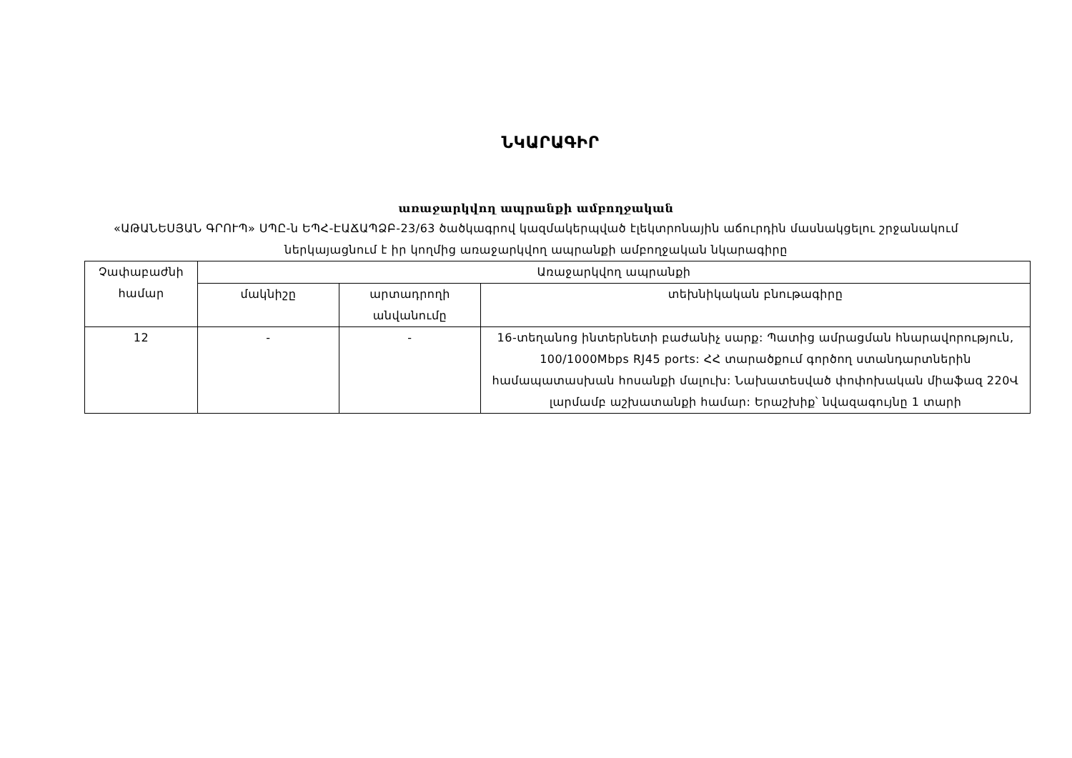ՆԿԱՐԱԳԻՐ
առաջարկվող ապրանքի ամբողջական
«ԱԹԱՆԵՍՅԱՆ ԳՐՈՒՊ» ՍՊԸ-ն ԵՊՀ-ԷԱՃԱՊՁԲ-23/63 ծածկագրով կազմակերպված էլեկտրոնային աճուրդին մասնակցելու շրջանակում ներկայացնում է իր կողմից առաջարկվող ապրանքի ամբողջական նկարագիրը
| Չափաբաժնի համար | Առաջարկվող ապրանքի | | |
| --- | --- | --- | --- |
| | մակնիշը | արտադրողի անվանումը | տեխնիկական բնութագիրը |
| 12 | - | - | 16-տեղանոց ինտերնետի բաժանիչ սարք: Պատից ամրացման հնարավորություն, 100/1000Mbps RJ45 ports: ՀՀ տարածքում գործող ստանդարտներին համապատասխան հոսանքի մալուխ: Նախատեսված փոփոխական միաֆազ 220Վ լարմամբ աշխատանքի համար: Երաշխիք՝ նվազագույնը 1 տարի |